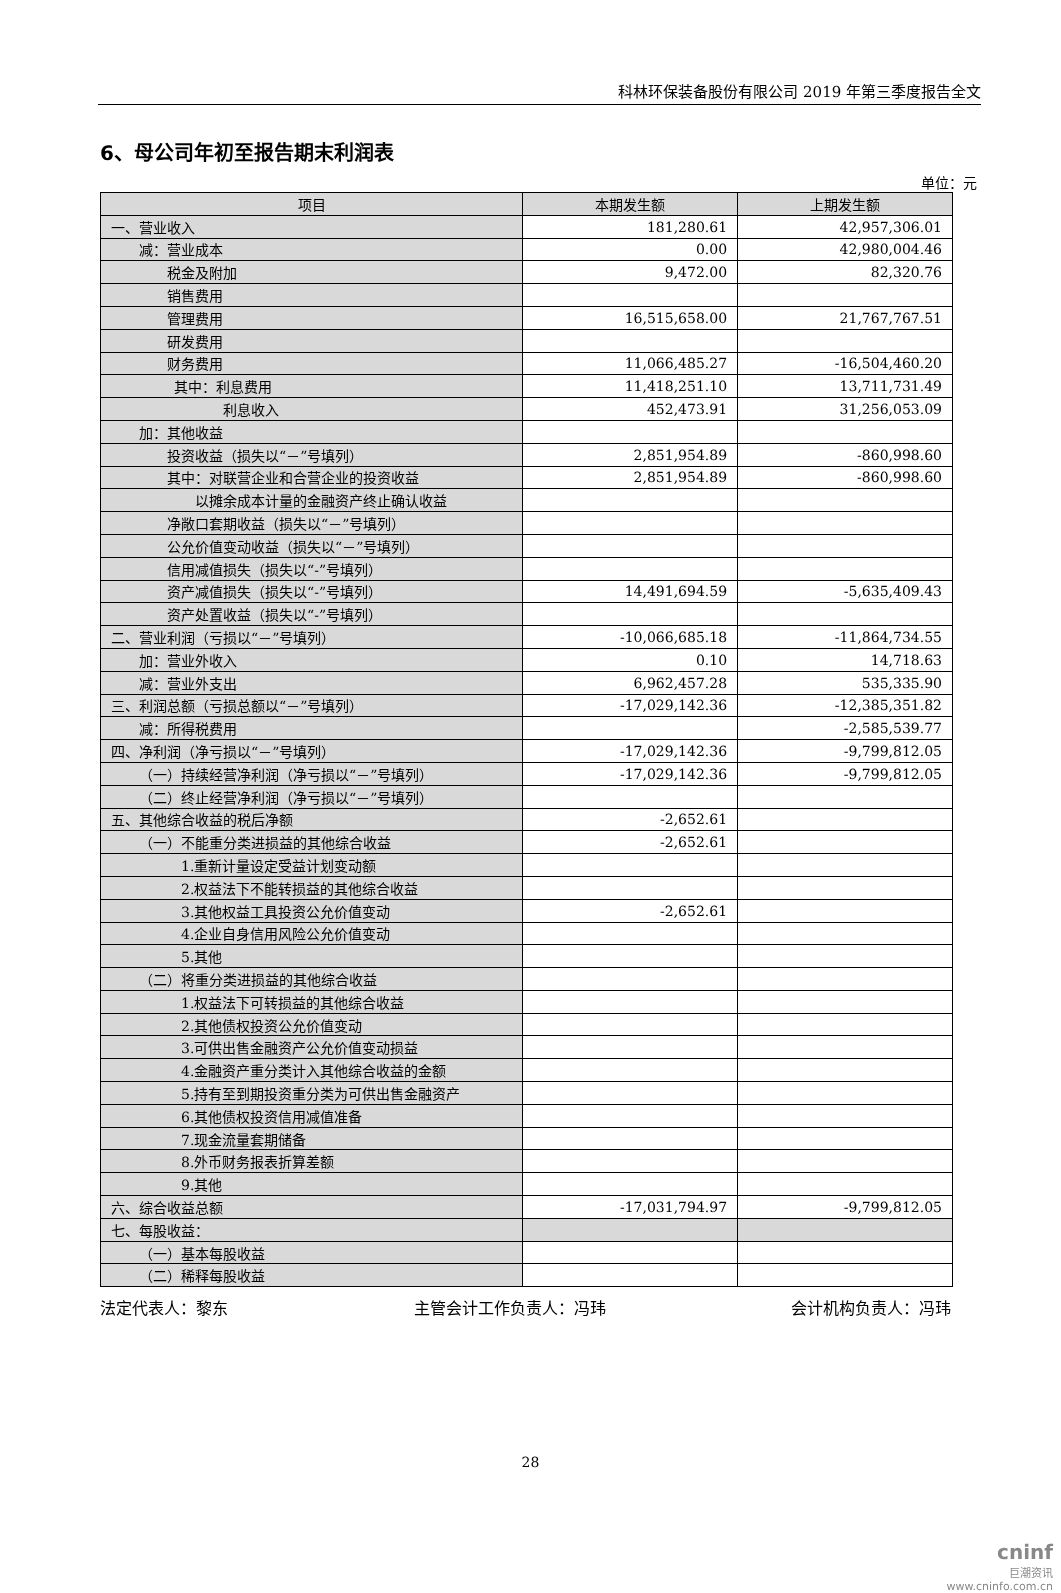科林环保装备股份有限公司 2019 年第三季度报告全文
6、母公司年初至报告期末利润表
单位：元
| 项目 | 本期发生额 | 上期发生额 |
| --- | --- | --- |
| 一、营业收入 | 181,280.61 | 42,957,306.01 |
| 减：营业成本 | 0.00 | 42,980,004.46 |
| 税金及附加 | 9,472.00 | 82,320.76 |
| 销售费用 | | |
| 管理费用 | 16,515,658.00 | 21,767,767.51 |
| 研发费用 | | |
| 财务费用 | 11,066,485.27 | -16,504,460.20 |
| 其中：利息费用 | 11,418,251.10 | 13,711,731.49 |
| 利息收入 | 452,473.91 | 31,256,053.09 |
| 加：其他收益 | | |
| 投资收益（损失以“－”号填列） | 2,851,954.89 | -860,998.60 |
| 其中：对联营企业和合营企业的投资收益 | 2,851,954.89 | -860,998.60 |
| 以摊余成本计量的金融资产终止确认收益 | | |
| 净敞口套期收益（损失以“－”号填列） | | |
| 公允价值变动收益（损失以“－”号填列） | | |
| 信用减值损失（损失以“-”号填列） | | |
| 资产减值损失（损失以“-”号填列） | 14,491,694.59 | -5,635,409.43 |
| 资产处置收益（损失以“-”号填列） | | |
| 二、营业利润（亏损以“－”号填列） | -10,066,685.18 | -11,864,734.55 |
| 加：营业外收入 | 0.10 | 14,718.63 |
| 减：营业外支出 | 6,962,457.28 | 535,335.90 |
| 三、利润总额（亏损总额以“－”号填列） | -17,029,142.36 | -12,385,351.82 |
| 减：所得税费用 | | -2,585,539.77 |
| 四、净利润（净亏损以“－”号填列） | -17,029,142.36 | -9,799,812.05 |
| （一）持续经营净利润（净亏损以“－”号填列） | -17,029,142.36 | -9,799,812.05 |
| （二）终止经营净利润（净亏损以“－”号填列） | | |
| 五、其他综合收益的税后净额 | -2,652.61 | |
| （一）不能重分类进损益的其他综合收益 | -2,652.61 | |
| 1.重新计量设定受益计划变动额 | | |
| 2.权益法下不能转损益的其他综合收益 | | |
| 3.其他权益工具投资公允价值变动 | -2,652.61 | |
| 4.企业自身信用风险公允价值变动 | | |
| 5.其他 | | |
| （二）将重分类进损益的其他综合收益 | | |
| 1.权益法下可转损益的其他综合收益 | | |
| 2.其他债权投资公允价值变动 | | |
| 3.可供出售金融资产公允价值变动损益 | | |
| 4.金融资产重分类计入其他综合收益的金额 | | |
| 5.持有至到期投资重分类为可供出售金融资产 | | |
| 6.其他债权投资信用减值准备 | | |
| 7.现金流量套期储备 | | |
| 8.外币财务报表折算差额 | | |
| 9.其他 | | |
| 六、综合收益总额 | -17,031,794.97 | -9,799,812.05 |
| 七、每股收益： | | |
| （一）基本每股收益 | | |
| （二）稀释每股收益 | | |
法定代表人：黎东 主管会计工作负责人：冯玮 会计机构负责人：冯玮
28
cninf
巨潮资讯
www.cninfo.com.cn